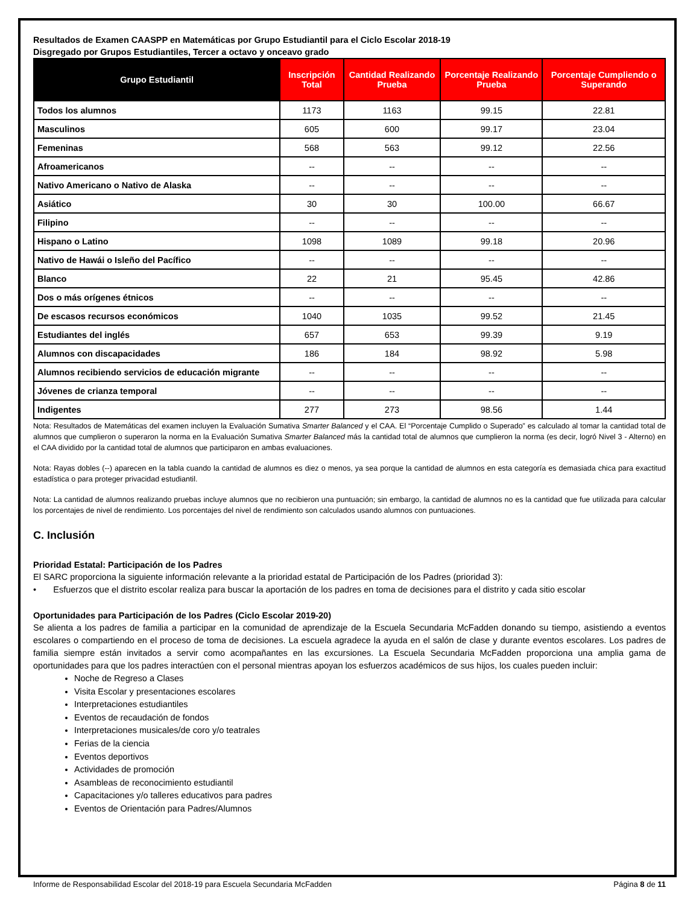Resultados de Examen CAASPP en Matemáticas por Grupo Estudiantil para el Ciclo Escolar 2018-19
Disgregado por Grupos Estudiantiles, Tercer a octavo y onceavo grado
| Grupo Estudiantil | Inscripción Total | Cantidad Realizando Prueba | Porcentaje Realizando Prueba | Porcentaje Cumpliendo o Superando |
| --- | --- | --- | --- | --- |
| Todos los alumnos | 1173 | 1163 | 99.15 | 22.81 |
| Masculinos | 605 | 600 | 99.17 | 23.04 |
| Femeninas | 568 | 563 | 99.12 | 22.56 |
| Afroamericanos | -- | -- | -- | -- |
| Nativo Americano o Nativo de Alaska | -- | -- | -- | -- |
| Asiático | 30 | 30 | 100.00 | 66.67 |
| Filipino | -- | -- | -- | -- |
| Hispano o Latino | 1098 | 1089 | 99.18 | 20.96 |
| Nativo de Hawái o Isleño del Pacífico | -- | -- | -- | -- |
| Blanco | 22 | 21 | 95.45 | 42.86 |
| Dos o más orígenes étnicos | -- | -- | -- | -- |
| De escasos recursos económicos | 1040 | 1035 | 99.52 | 21.45 |
| Estudiantes del inglés | 657 | 653 | 99.39 | 9.19 |
| Alumnos con discapacidades | 186 | 184 | 98.92 | 5.98 |
| Alumnos recibiendo servicios de educación migrante | -- | -- | -- | -- |
| Jóvenes de crianza temporal | -- | -- | -- | -- |
| Indigentes | 277 | 273 | 98.56 | 1.44 |
Nota: Resultados de Matemáticas del examen incluyen la Evaluación Sumativa Smarter Balanced y el CAA. El “Porcentaje Cumplido o Superado” es calculado al tomar la cantidad total de alumnos que cumplieron o superaron la norma en la Evaluación Sumativa Smarter Balanced más la cantidad total de alumnos que cumplieron la norma (es decir, logró Nivel 3 - Alterno) en el CAA dividido por la cantidad total de alumnos que participaron en ambas evaluaciones.
Nota: Rayas dobles (--) aparecen en la tabla cuando la cantidad de alumnos es diez o menos, ya sea porque la cantidad de alumnos en esta categoría es demasiada chica para exactitud estadística o para proteger privacidad estudiantil.
Nota: La cantidad de alumnos realizando pruebas incluye alumnos que no recibieron una puntuación; sin embargo, la cantidad de alumnos no es la cantidad que fue utilizada para calcular los porcentajes de nivel de rendimiento. Los porcentajes del nivel de rendimiento son calculados usando alumnos con puntuaciones.
C. Inclusión
Prioridad Estatal: Participación de los Padres
El SARC proporciona la siguiente información relevante a la prioridad estatal de Participación de los Padres (prioridad 3):
• Esfuerzos que el distrito escolar realiza para buscar la aportación de los padres en toma de decisiones para el distrito y cada sitio escolar
Oportunidades para Participación de los Padres (Ciclo Escolar 2019-20)
Se alienta a los padres de familia a participar en la comunidad de aprendizaje de la Escuela Secundaria McFadden donando su tiempo, asistiendo a eventos escolares o compartiendo en el proceso de toma de decisiones. La escuela agradece la ayuda en el salón de clase y durante eventos escolares. Los padres de familia siempre están invitados a servir como acompañantes en las excursiones. La Escuela Secundaria McFadden proporciona una amplia gama de oportunidades para que los padres interactúen con el personal mientras apoyan los esfuerzos académicos de sus hijos, los cuales pueden incluir:
Noche de Regreso a Clases
Visita Escolar y presentaciones escolares
Interpretaciones estudiantiles
Eventos de recaudación de fondos
Interpretaciones musicales/de coro y/o teatrales
Ferias de la ciencia
Eventos deportivos
Actividades de promoción
Asambleas de reconocimiento estudiantil
Capacitaciones y/o talleres educativos para padres
Eventos de Orientación para Padres/Alumnos
Informe de Responsabilidad Escolar del 2018-19 para Escuela Secundaria McFadden Página 8 de 11